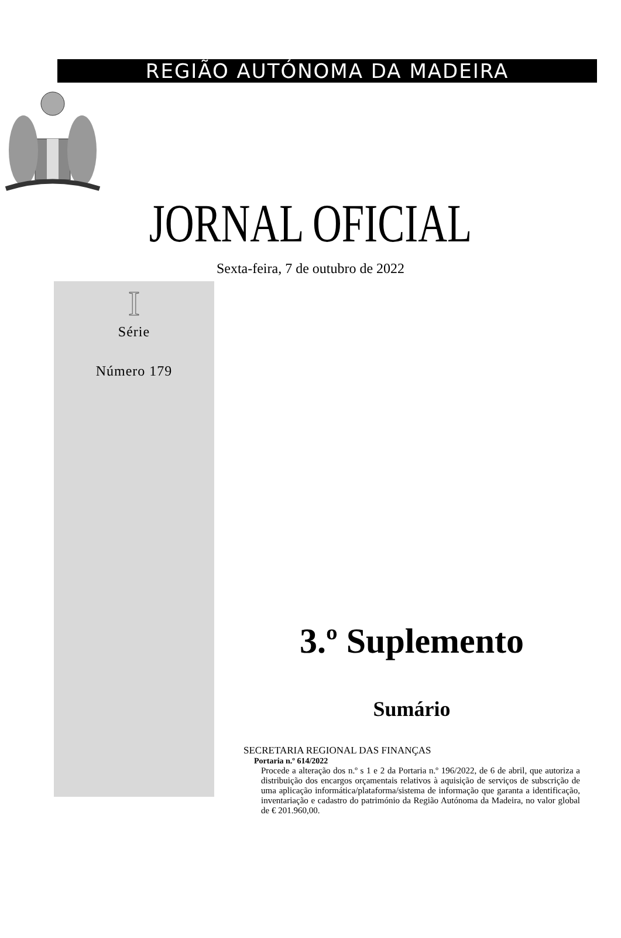REGIÃO AUTÓNOMA DA MADEIRA
JORNAL OFICIAL
Sexta-feira, 7 de outubro de 2022
I
Série
Número 179
3.º Suplemento
Sumário
SECRETARIA REGIONAL DAS FINANÇAS
Portaria n.º 614/2022
Procede a alteração dos n.º s 1 e 2 da Portaria n.º 196/2022, de 6 de abril, que autoriza a distribuição dos encargos orçamentais relativos à aquisição de serviços de subscrição de uma aplicação informática/plataforma/sistema de informação que garanta a identificação, inventariação e cadastro do património da Região Autónoma da Madeira, no valor global de € 201.960,00.